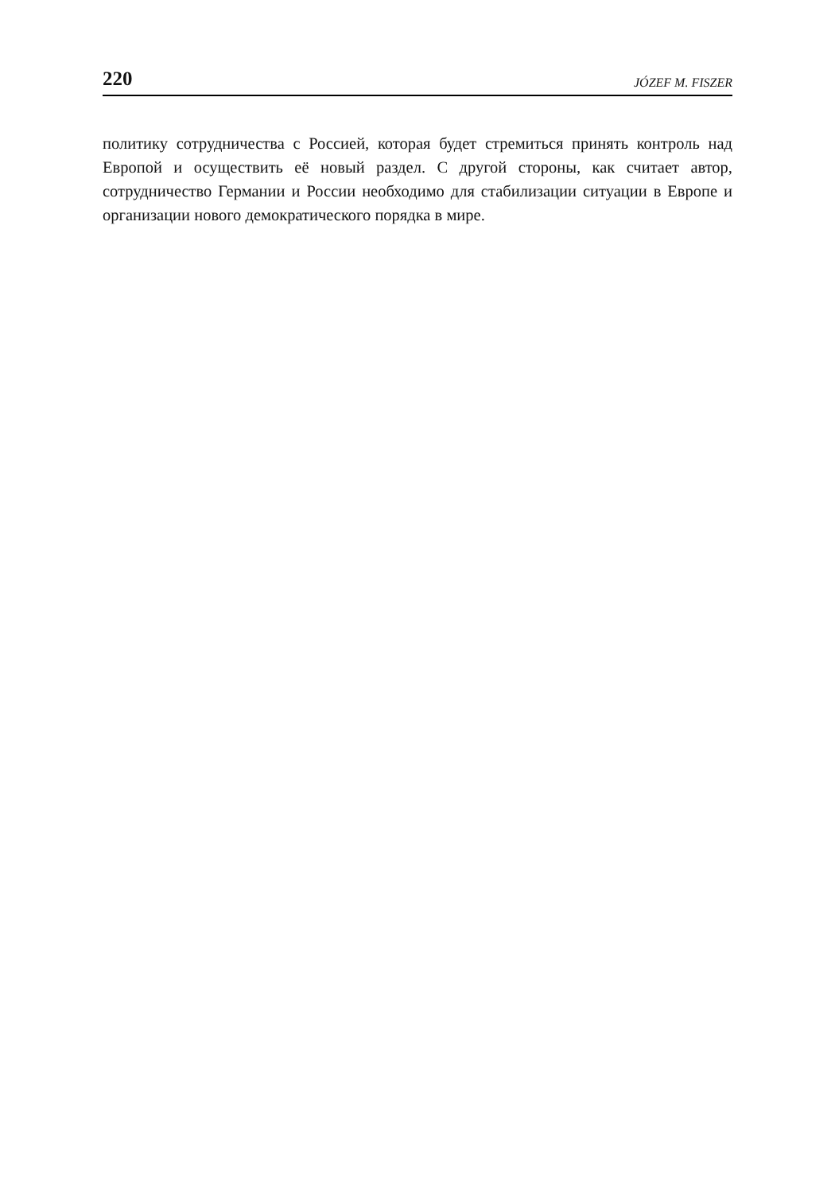220 JÓZEF M. FISZER
политику сотрудничества с Россией, которая будет стремиться принять контроль над Европой и осуществить её новый раздел. С другой стороны, как считает автор, сотрудничество Германии и России необходимо для стабилизации ситуации в Европе и организации нового демократического порядка в мире.